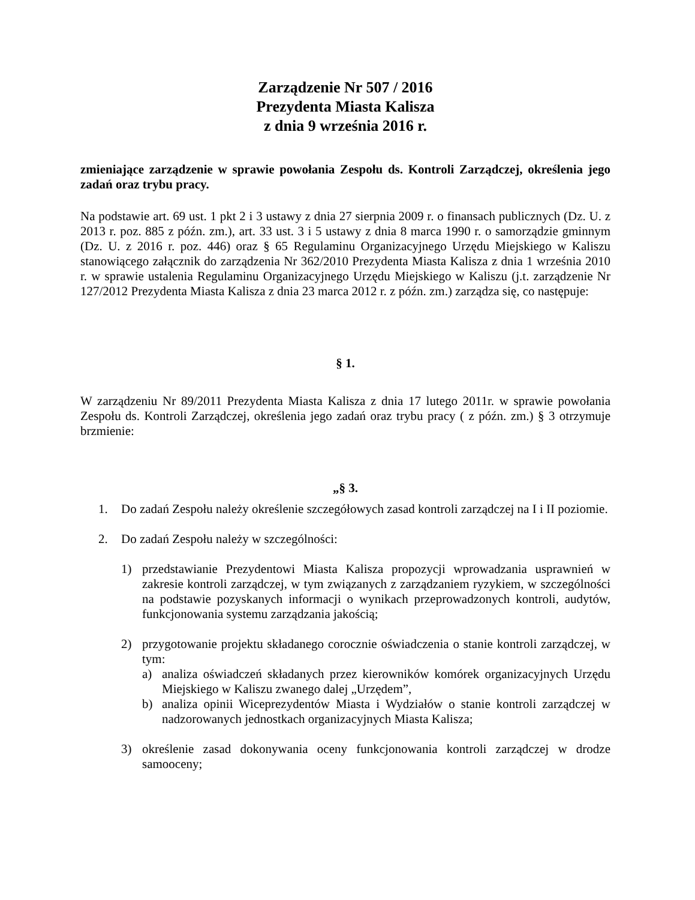Zarządzenie Nr 507 / 2016
Prezydenta Miasta Kalisza
z dnia 9 września 2016 r.
zmieniające zarządzenie w sprawie powołania Zespołu ds. Kontroli Zarządczej, określenia jego zadań oraz trybu pracy.
Na podstawie art. 69 ust. 1 pkt 2 i 3 ustawy z dnia 27 sierpnia 2009 r. o finansach publicznych (Dz. U. z 2013 r. poz. 885 z późn. zm.), art. 33 ust. 3 i 5 ustawy z dnia 8 marca 1990 r. o samorządzie gminnym (Dz. U. z 2016 r. poz. 446) oraz § 65 Regulaminu Organizacyjnego Urzędu Miejskiego w Kaliszu stanowiącego załącznik do zarządzenia Nr 362/2010 Prezydenta Miasta Kalisza z dnia 1 września 2010 r. w sprawie ustalenia Regulaminu Organizacyjnego Urzędu Miejskiego w Kaliszu (j.t. zarządzenie Nr 127/2012 Prezydenta Miasta Kalisza z dnia 23 marca 2012 r. z późn. zm.) zarządza się, co następuje:
§ 1.
W zarządzeniu Nr 89/2011 Prezydenta Miasta Kalisza z dnia 17 lutego 2011r. w sprawie powołania Zespołu ds. Kontroli Zarządczej, określenia jego zadań oraz trybu pracy ( z późn. zm.) § 3 otrzymuje brzmienie:
„§ 3.
1. Do zadań Zespołu należy określenie szczegółowych zasad kontroli zarządczej na I i II poziomie.
2. Do zadań Zespołu należy w szczególności:
1) przedstawianie Prezydentowi Miasta Kalisza propozycji wprowadzania usprawnień w zakresie kontroli zarządczej, w tym związanych z zarządzaniem ryzykiem, w szczególności na podstawie pozyskanych informacji o wynikach przeprowadzonych kontroli, audytów, funkcjonowania systemu zarządzania jakością;
2) przygotowanie projektu składanego corocznie oświadczenia o stanie kontroli zarządczej, w tym:
a) analiza oświadczeń składanych przez kierowników komórek organizacyjnych Urzędu Miejskiego w Kaliszu zwanego dalej „Urzędem”,
b) analiza opinii Wiceprezydentów Miasta i Wydziałów o stanie kontroli zarządczej w nadzorowanych jednostkach organizacyjnych Miasta Kalisza;
3) określenie zasad dokonywania oceny funkcjonowania kontroli zarządczej w drodze samooceny;